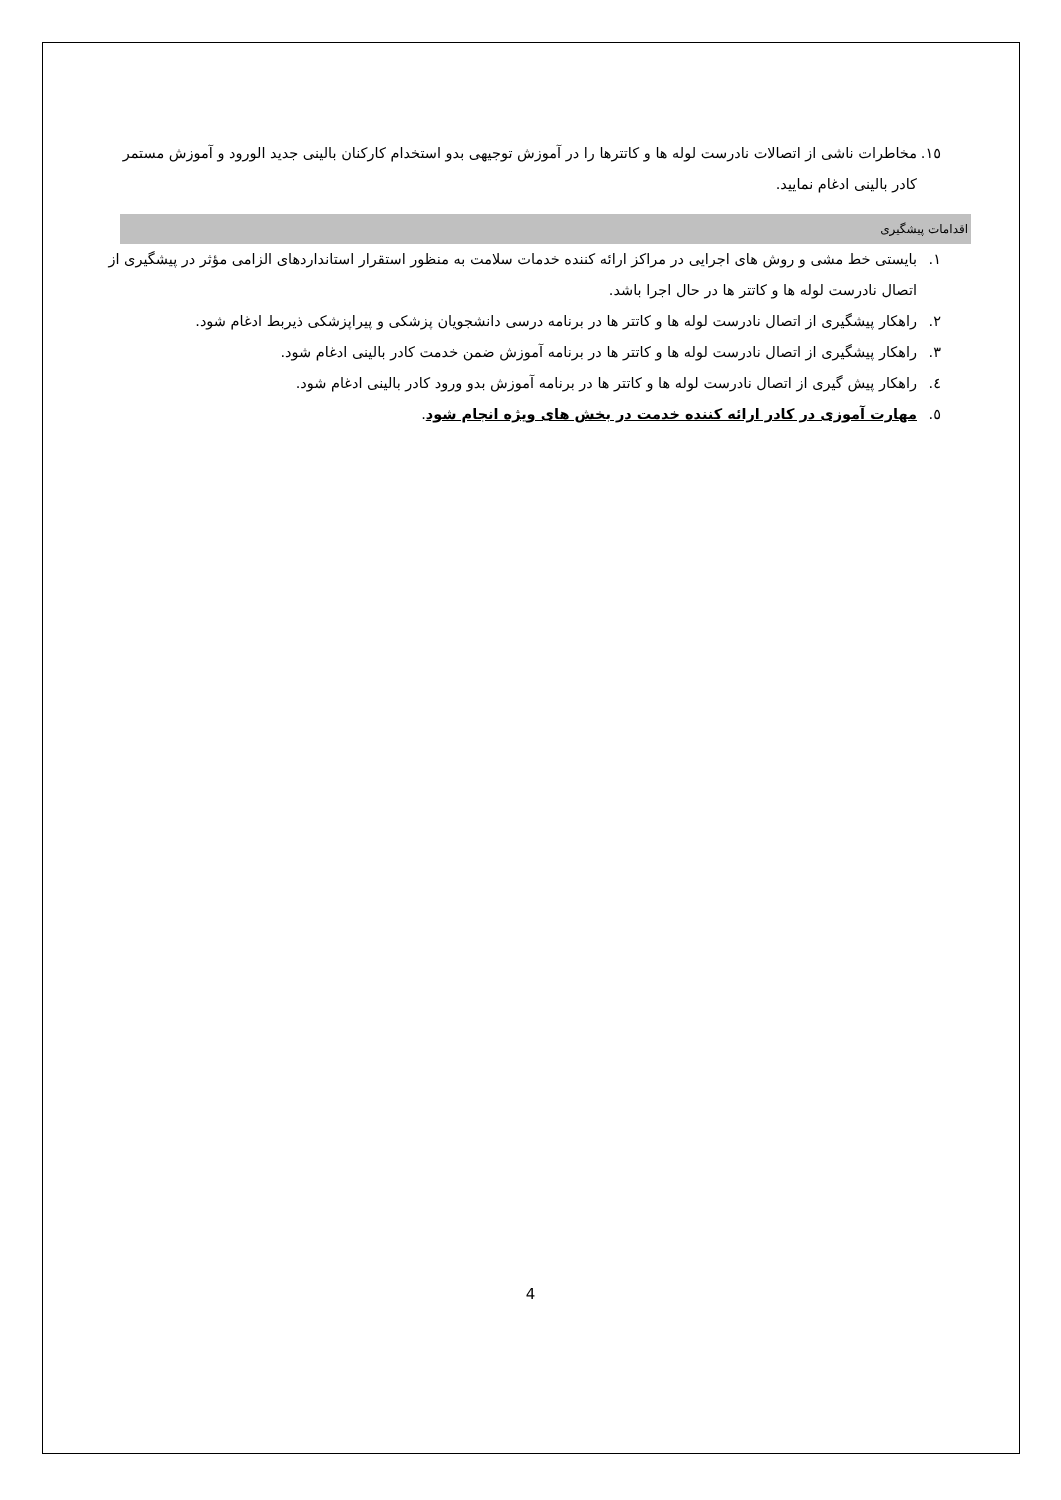١٥. مخاطرات ناشی از اتصالات نادرست لوله ها و کاتترها را در آموزش توجیهی بدو استخدام کارکنان بالینی جدید الورود و آموزش مستمر کادر بالینی ادغام نمایید.
اقدامات پیشگیری
١. بایستی خط مشی و روش های اجرایی در مراکز ارائه کننده خدمات سلامت به منظور استقرار استانداردهای الزامی مؤثر در پیشگیری از اتصال نادرست لوله ها و کاتتر ها در حال اجرا باشد.
٢. راهکار پیشگیری از اتصال نادرست لوله ها و کاتتر ها در برنامه درسی دانشجویان پزشکی و پیراپزشکی ذیربط ادغام شود.
٣. راهکار پیشگیری از اتصال نادرست لوله ها و کاتتر ها در برنامه آموزش ضمن خدمت کادر بالینی ادغام شود.
٤. راهکار پیش گیری از اتصال نادرست لوله ها و کاتتر ها در برنامه آموزش بدو ورود کادر بالینی ادغام شود.
٥. مهارت آموزی در کادر ارائه کننده خدمت در بخش های ویژه انجام شود.
4